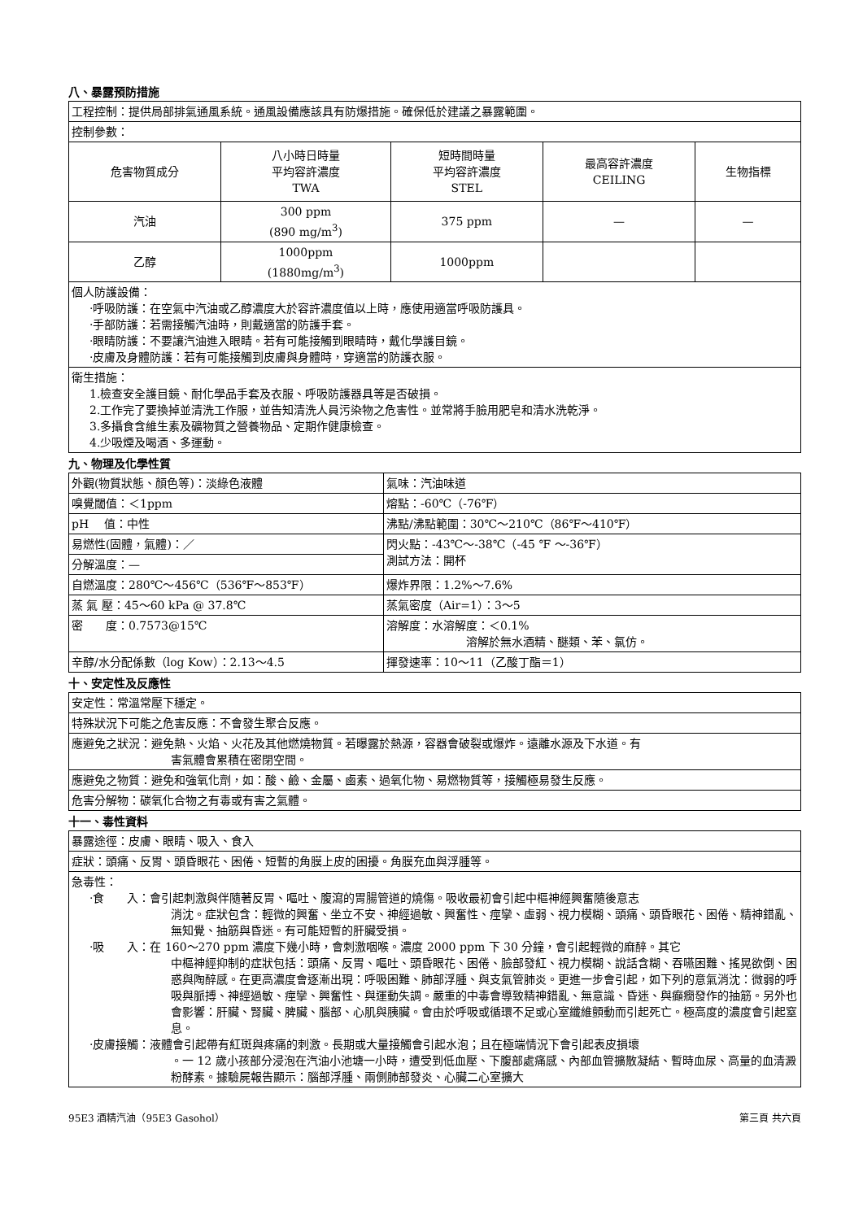八、暴露預防措施
| 工程控制：提供局部排氣通風系統。通風設備應該具有防爆措施。確保低於建議之暴露範圍。 | | | | |
| 控制參數： | | | | |
| 危害物質成分 | 八小時日時量 平均容許濃度 TWA | 短時間時量 平均容許濃度 STEL | 最高容許濃度 CEILING | 生物指標 |
| 汽油 | 300 ppm (890 mg/m<sup>3</sup>) | 375 ppm | — | — |
| 乙醇 | 1000ppm (1880mg/m<sup>3</sup>) | 1000ppm | | |
| 個人防護設備： ·呼吸防護：在空氣中汽油或乙醇濃度大於容許濃度值以上時，應使用適當呼吸防護具。 ·手部防護：若需接觸汽油時，則戴適當的防護手套。 ·眼睛防護：不要讓汽油進入眼睛。若有可能接觸到眼睛時，戴化學護目鏡。 ·皮膚及身體防護：若有可能接觸到皮膚與身體時，穿適當的防護衣服。 | | | | |
| 衛生措施： 1.檢查安全護目鏡、耐化學品手套及衣服、呼吸防護器具等是否破損。 2.工作完了要換掉並清洗工作服，並告知清洗人員污染物之危害性。並常將手臉用肥皂和清水洗乾淨。 3.多攝食含維生素及礦物質之營養物品、定期作健康檢查。 4.少吸煙及喝酒、多運動。 | | | | |
九、物理及化學性質
| 外觀(物質狀態、顏色等)：淡綠色液體 | 氣味：汽油味道 |
| 嗅覺閾值：＜1ppm | 熔點：-60℃（-76℉） |
| pH 值：中性 | 沸點/沸點範圍：30℃～210℃（86℉～410℉） |
| 易燃性(固體，氣體)：／ | 閃火點：-43℃～-38℃（-45 ℉ ～-36℉） 測試方法：開杯 |
| 分解溫度：— | |
| 自燃溫度：280℃～456℃（536℉～853℉） | 爆炸界限：1.2%～7.6% |
| 蒸 氣 壓：45～60 kPa @ 37.8℃ | 蒸氣密度（Air=1）：3～5 |
| 密 度：0.7573@15℃ | 溶解度：水溶解度：＜0.1% 溶解於無水酒精、醚類、苯、氯仿。 |
| 辛醇/水分配係數（log Kow）：2.13～4.5 | 揮發速率：10～11（乙酸丁酯＝1） |
十、安定性及反應性
| 安定性：常溫常壓下穩定。 |
| 特殊狀況下可能之危害反應：不會發生聚合反應。 |
| 應避免之狀況：避免熱、火焰、火花及其他燃燒物質。若曝露於熱源，容器會破裂或爆炸。遠離水源及下水道。有 害氣體會累積在密閉空間。 |
| 應避免之物質：避免和強氧化劑，如：酸、鹼、金屬、鹵素、過氧化物、易燃物質等，接觸極易發生反應。 |
| 危害分解物：碳氧化合物之有毒或有害之氣體。 |
十一、毒性資料
| 暴露途徑：皮膚、眼睛、吸入、食入 |
| 症狀：頭痛、反胃、頭昏眼花、困倦、短暫的角膜上皮的困擾。角膜充血與浮腫等。 |
| 急毒性： ·食 入：會引起刺激與伴隨著反胃、嘔吐、腹瀉的胃腸管道的燒傷。吸收最初會引起中樞神經興奮隨後意志 消沈。症狀包含：輕微的興奮、坐立不安、神經過敏、興奮性、痙攣、虛弱、視力模糊、頭痛、頭昏眼花、困倦、精神錯亂、無知覺、抽筋與昏迷。有可能短暫的肝臟受損。 ·吸 入：在 160～270 ppm 濃度下幾小時，會刺激咽喉。濃度 2000 ppm 下 30 分鐘，會引起輕微的麻醉。其它 中樞神經抑制的症狀包括：頭痛、反胃、嘔吐、頭昏眼花、困倦、臉部發紅、視力模糊、說話含糊、吞嚥困難、搖晃欲倒、困惑與陶醉感。在更高濃度會逐漸出現：呼吸困難、肺部浮腫、與支氣管肺炎。更進一步會引起，如下列的意氣消沈：微弱的呼吸與脈搏、神經過敏、痙攣、興奮性、與運動失調。嚴重的中毒會導致精神錯亂、無意識、昏迷、與癲癇發作的抽筋。另外也會影響：肝臟、腎臟、脾臟、腦部、心肌與胰臟。會由於呼吸或循環不足或心室纖維顫動而引起死亡。極高度的濃度會引起窒息。 ·皮膚接觸：液體會引起帶有紅斑與疼痛的刺激。長期或大量接觸會引起水泡；且在極端情況下會引起表皮損壞 。一 12 歲小孩部分浸泡在汽油小池塘一小時，遭受到低血壓、下腹部處痛感、內部血管擴散凝結、暫時血尿、高量的血清澱粉酵素。據驗屍報告顯示：腦部浮腫、兩側肺部發炎、心臟二心室擴大 |
95E3 酒精汽油（95E3 Gasohol） 第三頁 共六頁